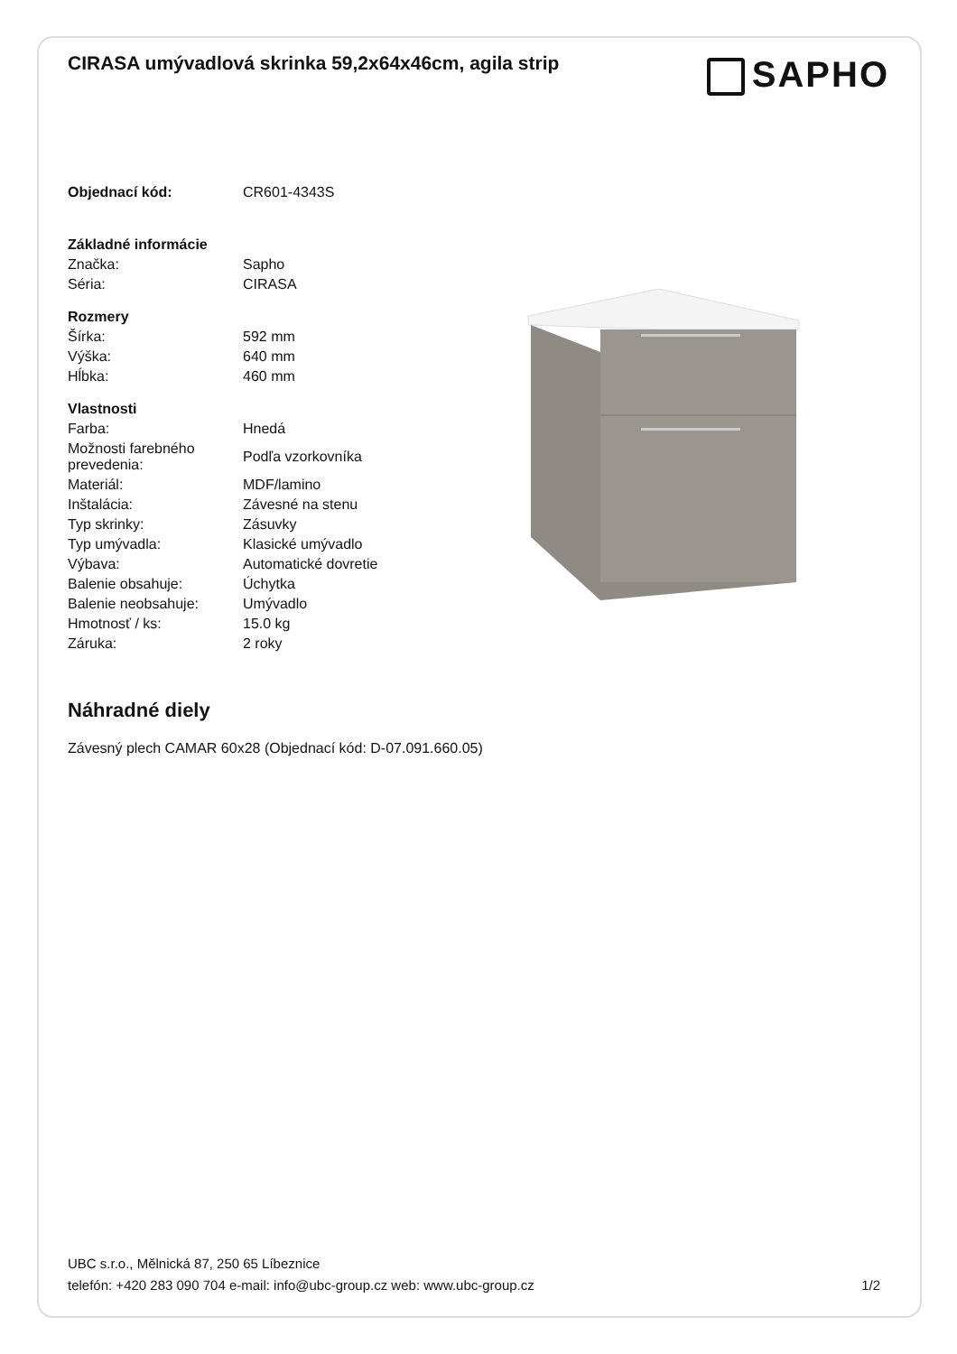CIRASA umývadlová skrinka 59,2x64x46cm, agila strip
SAPHO
| Objednací kód: | CR601-4343S |
| Základné informácie | |
| Značka: | Sapho |
| Séria: | CIRASA |
| Rozmery | |
| Šírka: | 592 mm |
| Výška: | 640 mm |
| Hĺbka: | 460 mm |
| Vlastnosti | |
| Farba: | Hnedá |
| Možnosti farebného prevedenia: | Podľa vzorkovníka |
| Materiál: | MDF/lamino |
| Inštalácia: | Závesné na stenu |
| Typ skrinky: | Zásuvky |
| Typ umývadla: | Klasické umývadlo |
| Výbava: | Automatické dovretie |
| Balenie obsahuje: | Úchytka |
| Balenie neobsahuje: | Umývadlo |
| Hmotnosť / ks: | 15.0 kg |
| Záruka: | 2 roky |
Náhradné diely
Závesný plech CAMAR 60x28 (Objednací kód: D-07.091.660.05)
UBC s.r.o., Mělnická 87, 250 65 Líbeznice
telefón: +420 283 090 704 e-mail: info@ubc-group.cz web: www.ubc-group.cz
1/2